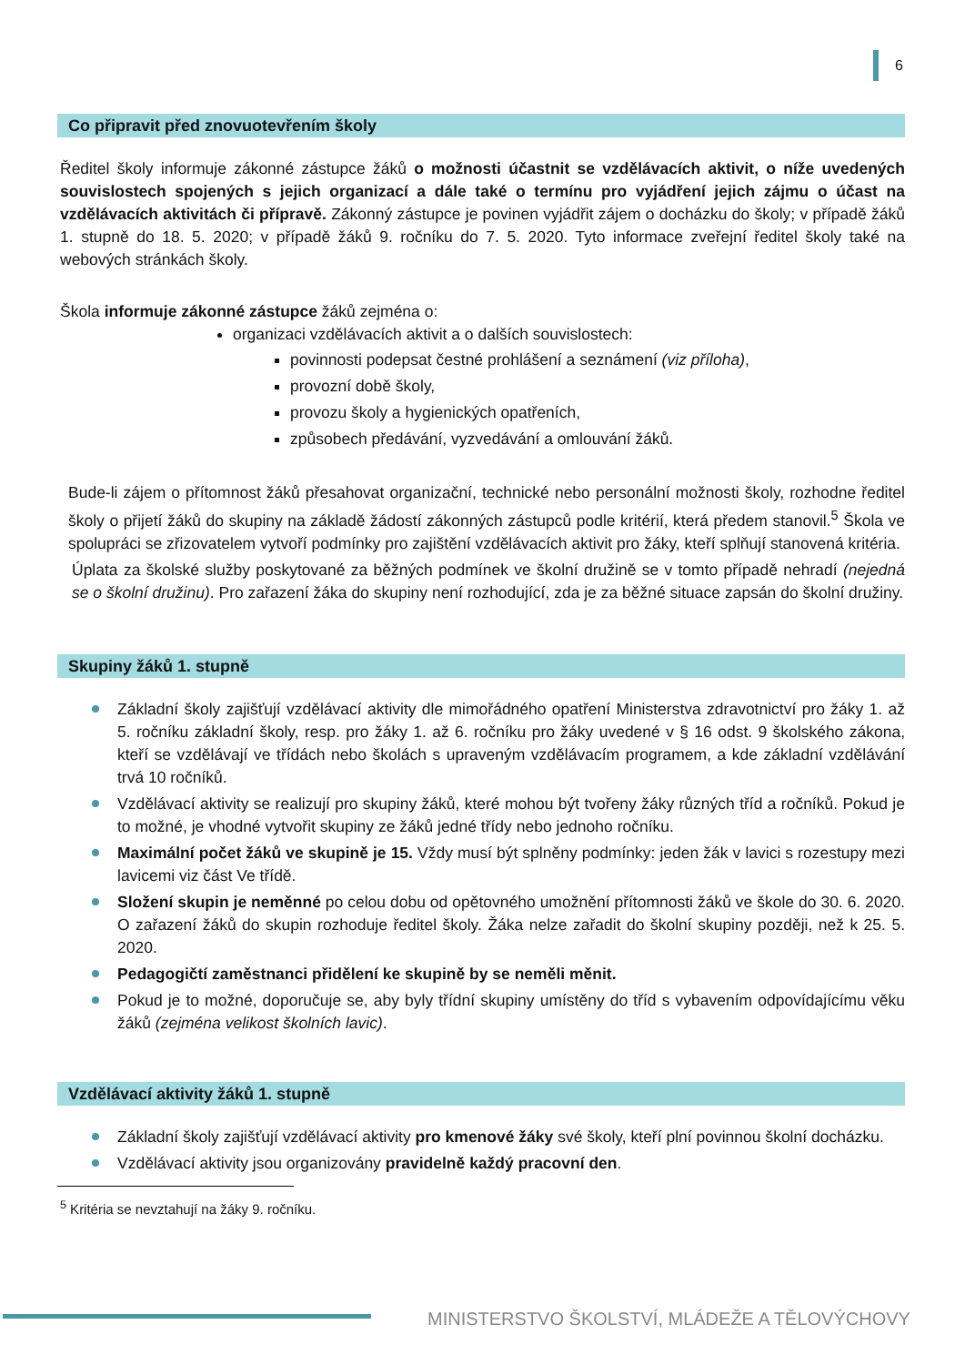6
Co připravit před znovuotevřením školy
Ředitel školy informuje zákonné zástupce žáků o možnosti účastnit se vzdělávacích aktivit, o níže uvedených souvislostech spojených s jejich organizací a dále také o termínu pro vyjádření jejich zájmu o účast na vzdělávacích aktivitách či přípravě. Zákonný zástupce je povinen vyjádřit zájem o docházku do školy; v případě žáků 1. stupně do 18. 5. 2020; v případě žáků 9. ročníku do 7. 5. 2020. Tyto informace zveřejní ředitel školy také na webových stránkách školy.
Škola informuje zákonné zástupce žáků zejména o:
organizaci vzdělávacích aktivit a o dalších souvislostech:
povinnosti podepsat čestné prohlášení a seznámení (viz příloha),
provozní době školy,
provozu školy a hygienických opatřeních,
způsobech předávání, vyzvedávání a omlouvání žáků.
Bude-li zájem o přítomnost žáků přesahovat organizační, technické nebo personální možnosti školy, rozhodne ředitel školy o přijetí žáků do skupiny na základě žádostí zákonných zástupců podle kritérií, která předem stanovil.<sup>5</sup> Škola ve spolupráci se zřizovatelem vytvoří podmínky pro zajištění vzdělávacích aktivit pro žáky, kteří splňují stanovená kritéria.
Úplata za školské služby poskytované za běžných podmínek ve školní družině se v tomto případě nehradí (nejedná se o školní družinu). Pro zařazení žáka do skupiny není rozhodující, zda je za běžné situace zapsán do školní družiny.
Skupiny žáků 1. stupně
Základní školy zajišťují vzdělávací aktivity dle mimořádného opatření Ministerstva zdravotnictví pro žáky 1. až 5. ročníku základní školy, resp. pro žáky 1. až 6. ročníku pro žáky uvedené v § 16 odst. 9 školského zákona, kteří se vzdělávají ve třídách nebo školách s upraveným vzdělávacím programem, a kde základní vzdělávání trvá 10 ročníků.
Vzdělávací aktivity se realizují pro skupiny žáků, které mohou být tvořeny žáky různých tříd a ročníků. Pokud je to možné, je vhodné vytvořit skupiny ze žáků jedné třídy nebo jednoho ročníku.
Maximální počet žáků ve skupině je 15. Vždy musí být splněny podmínky: jeden žák v lavici s rozestupy mezi lavicemi viz část Ve třídě.
Složení skupin je neměnné po celou dobu od opětovného umožnění přítomnosti žáků ve škole do 30. 6. 2020. O zařazení žáků do skupin rozhoduje ředitel školy. Žáka nelze zařadit do školní skupiny později, než k 25. 5. 2020.
Pedagogičtí zaměstnanci přidělení ke skupině by se neměli měnit.
Pokud je to možné, doporučuje se, aby byly třídní skupiny umístěny do tříd s vybavením odpovídajícímu věku žáků (zejména velikost školních lavic).
Vzdělávací aktivity žáků 1. stupně
Základní školy zajišťují vzdělávací aktivity pro kmenové žáky své školy, kteří plní povinnou školní docházku.
Vzdělávací aktivity jsou organizovány pravidelně každý pracovní den.
<sup>5</sup> Kritéria se nevztahují na žáky 9. ročníku.
MINISTERSTVO ŠKOLSTVÍ, MLÁDEŽE A TĚLOVÝCHOVY